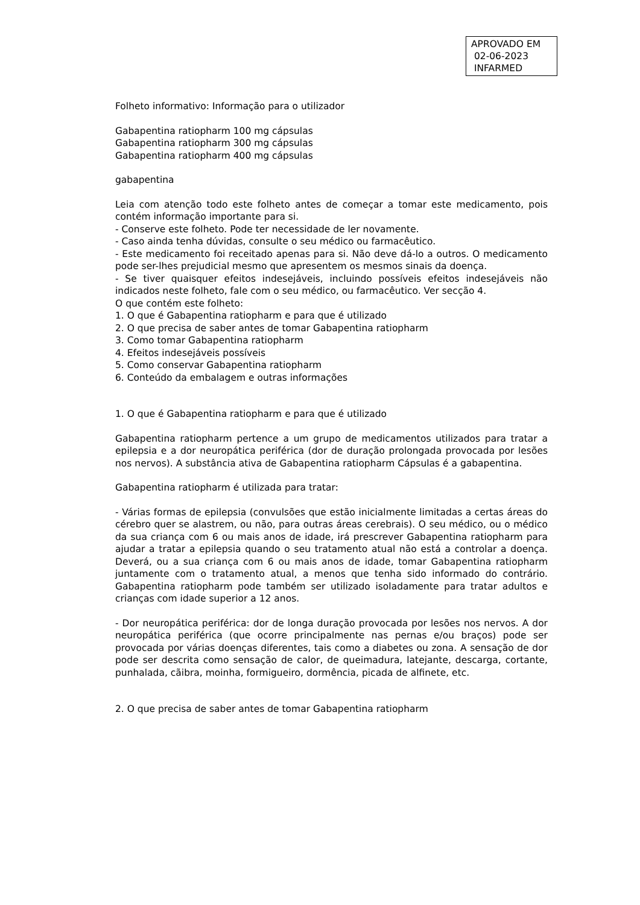APROVADO EM
02-06-2023
INFARMED
Folheto informativo: Informação para o utilizador
Gabapentina ratiopharm 100 mg cápsulas
Gabapentina ratiopharm 300 mg cápsulas
Gabapentina ratiopharm 400 mg cápsulas
gabapentina
Leia com atenção todo este folheto antes de começar a tomar este medicamento, pois contém informação importante para si.
- Conserve este folheto. Pode ter necessidade de ler novamente.
- Caso ainda tenha dúvidas, consulte o seu médico ou farmacêutico.
- Este medicamento foi receitado apenas para si. Não deve dá-lo a outros. O medicamento pode ser-lhes prejudicial mesmo que apresentem os mesmos sinais da doença.
- Se tiver quaisquer efeitos indesejáveis, incluindo possíveis efeitos indesejáveis não indicados neste folheto, fale com o seu médico, ou farmacêutico. Ver secção 4.
O que contém este folheto:
1. O que é Gabapentina ratiopharm e para que é utilizado
2. O que precisa de saber antes de tomar Gabapentina ratiopharm
3. Como tomar Gabapentina ratiopharm
4. Efeitos indesejáveis possíveis
5. Como conservar Gabapentina ratiopharm
6. Conteúdo da embalagem e outras informações
1. O que é Gabapentina ratiopharm e para que é utilizado
Gabapentina ratiopharm pertence a um grupo de medicamentos utilizados para tratar a epilepsia e a dor neuropática periférica (dor de duração prolongada provocada por lesões nos nervos). A substância ativa de Gabapentina ratiopharm Cápsulas é a gabapentina.
Gabapentina ratiopharm é utilizada para tratar:
- Várias formas de epilepsia (convulsões que estão inicialmente limitadas a certas áreas do cérebro quer se alastrem, ou não, para outras áreas cerebrais). O seu médico, ou o médico da sua criança com 6 ou mais anos de idade, irá prescrever Gabapentina ratiopharm para ajudar a tratar a epilepsia quando o seu tratamento atual não está a controlar a doença. Deverá, ou a sua criança com 6 ou mais anos de idade, tomar Gabapentina ratiopharm juntamente com o tratamento atual, a menos que tenha sido informado do contrário. Gabapentina ratiopharm pode também ser utilizado isoladamente para tratar adultos e crianças com idade superior a 12 anos.
- Dor neuropática periférica: dor de longa duração provocada por lesões nos nervos. A dor neuropática periférica (que ocorre principalmente nas pernas e/ou braços) pode ser provocada por várias doenças diferentes, tais como a diabetes ou zona. A sensação de dor pode ser descrita como sensação de calor, de queimadura, latejante, descarga, cortante, punhalada, cãibra, moinha, formigueiro, dormência, picada de alfinete, etc.
2. O que precisa de saber antes de tomar Gabapentina ratiopharm